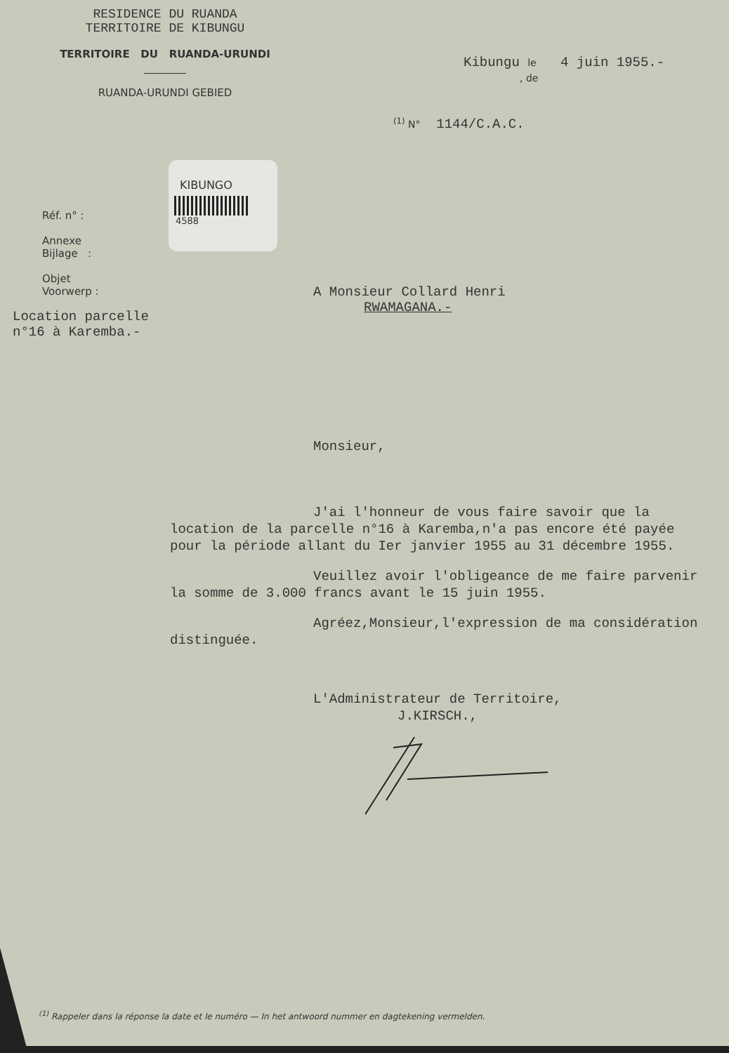RESIDENCE DU RUANDA
TERRITOIRE DE KIBUNGU
TERRITOIRE DU RUANDA-URUNDI
RUANDA-URUNDI GEBIED
Kibungu le 4 juin 1955.-
, de
<sup>(1)</sup> N° 1144/C.A.C.
KIBUNGO
4588
Réf. n° :
Annexe
Bijlage :
Objet
Voorwerp :
Location parcelle
n°16 à Karemba.-
A Monsieur Collard Henri
RWAMAGANA.-
Monsieur,
J'ai l'honneur de vous faire savoir que la location de la parcelle n°16 à Karemba,n'a pas encore été payée pour la période allant du Ier janvier 1955 au 31 décembre 1955.
Veuillez avoir l'obligeance de me faire parvenir la somme de 3.000 francs avant le 15 juin 1955.
Agréez,Monsieur,l'expression de ma considération distinguée.
L'Administrateur de Territoire,
J.KIRSCH.,
<sup>(1)</sup> Rappeler dans la réponse la date et le numéro — In het antwoord nummer en dagtekening vermelden.